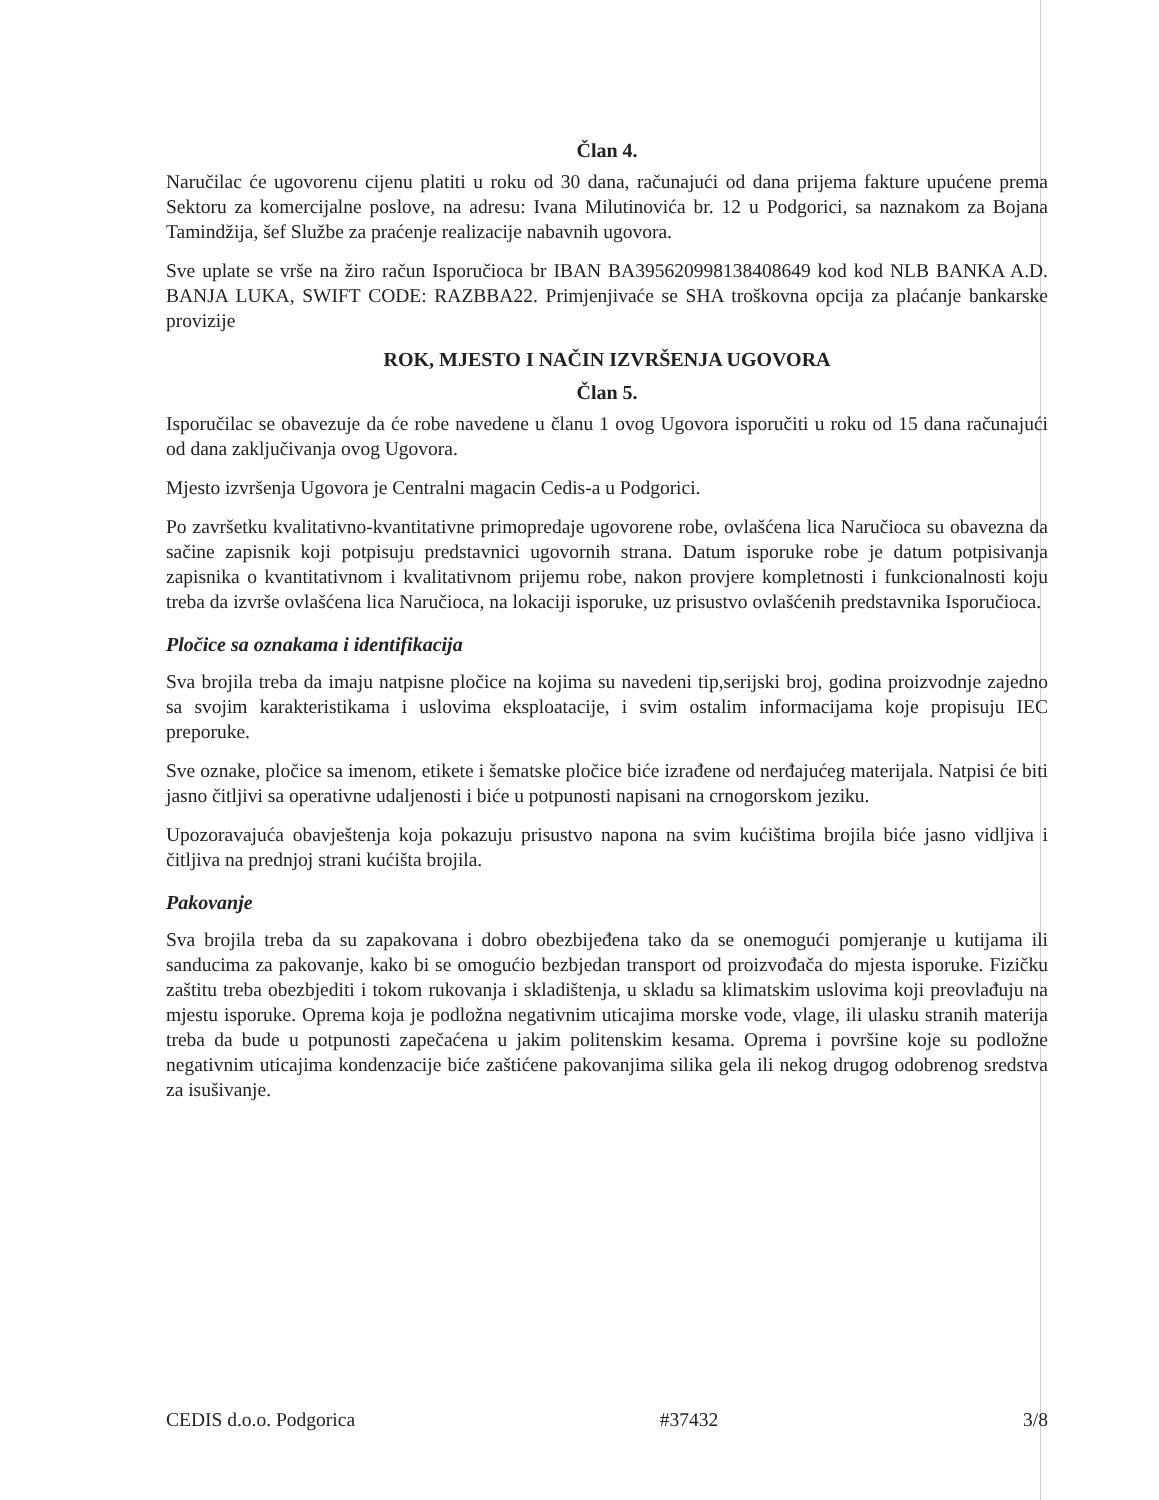Član 4.
Naručilac će ugovorenu cijenu platiti u roku od 30 dana, računajući od dana prijema fakture upućene prema Sektoru za komercijalne poslove, na adresu: Ivana Milutinovića br. 12 u Podgorici, sa naznakom za Bojana Tamindžija, šef Službe za praćenje realizacije nabavnih ugovora.
Sve uplate se vrše na žiro račun Isporučioca br IBAN BA395620998138408649 kod kod NLB BANKA A.D. BANJA LUKA, SWIFT CODE: RAZBBA22. Primjenjivaće se SHA troškovna opcija za plaćanje bankarske provizije
ROK, MJESTO I NAČIN IZVRŠENJA UGOVORA
Član 5.
Isporučilac se obavezuje da će robe navedene u članu 1 ovog Ugovora isporučiti u roku od 15 dana računajući od dana zaključivanja ovog Ugovora.
Mjesto izvršenja Ugovora je Centralni magacin Cedis-a u Podgorici.
Po završetku kvalitativno-kvantitativne primopredaje ugovorene robe, ovlašćena lica Naručioca su obavezna da sačine zapisnik koji potpisuju predstavnici ugovornih strana. Datum isporuke robe je datum potpisivanja zapisnika o kvantitativnom i kvalitativnom prijemu robe, nakon provjere kompletnosti i funkcionalnosti koju treba da izvrše ovlašćena lica Naručioca, na lokaciji isporuke, uz prisustvo ovlašćenih predstavnika Isporučioca.
Pločice sa oznakama i identifikacija
Sva brojila treba da imaju natpisne pločice na kojima su navedeni tip,serijski broj, godina proizvodnje zajedno sa svojim karakteristikama i uslovima eksploatacije, i svim ostalim informacijama koje propisuju IEC preporuke.
Sve oznake, pločice sa imenom, etikete i šematske pločice biće izrađene od nerđajućeg materijala. Natpisi će biti jasno čitljivi sa operativne udaljenosti i biće u potpunosti napisani na crnogorskom jeziku.
Upozoravajuća obavještenja koja pokazuju prisustvo napona na svim kućištima brojila biće jasno vidljiva i čitljiva na prednjoj strani kućišta brojila.
Pakovanje
Sva brojila treba da su zapakovana i dobro obezbijeđena tako da se onemogući pomjeranje u kutijama ili sanducima za pakovanje, kako bi se omogućio bezbjedan transport od proizvođača do mjesta isporuke. Fizičku zaštitu treba obezbjediti i tokom rukovanja i skladištenja, u skladu sa klimatskim uslovima koji preovlađuju na mjestu isporuke. Oprema koja je podložna negativnim uticajima morske vode, vlage, ili ulasku stranih materija treba da bude u potpunosti zapečaćena u jakim politenskim kesama. Oprema i površine koje su podložne negativnim uticajima kondenzacije biće zaštićene pakovanjima silika gela ili nekog drugog odobrenog sredstva za isušivanje.
CEDIS d.o.o. Podgorica #37432 3/8